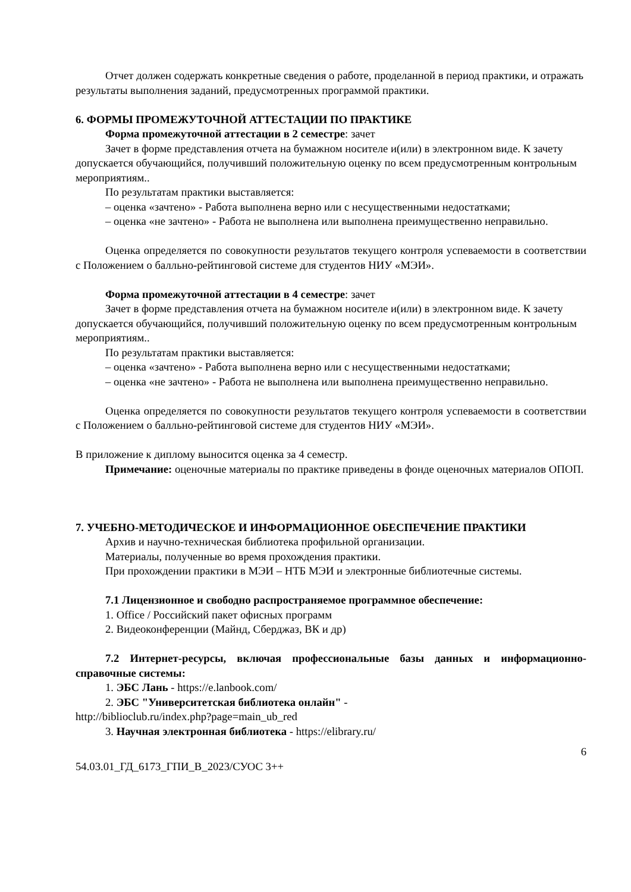Отчет должен содержать конкретные сведения о работе, проделанной в период практики, и отражать результаты выполнения заданий, предусмотренных программой практики.
6. ФОРМЫ ПРОМЕЖУТОЧНОЙ АТТЕСТАЦИИ ПО ПРАКТИКЕ
Форма промежуточной аттестации в 2 семестре: зачет
Зачет в форме представления отчета на бумажном носителе и(или) в электронном виде. К зачету допускается обучающийся, получивший положительную оценку по всем предусмотренным контрольным мероприятиям..
По результатам практики выставляется:
– оценка «зачтено» - Работа выполнена верно или с несущественными недостатками;
– оценка «не зачтено» - Работа не выполнена или выполнена преимущественно неправильно.
Оценка определяется по совокупности результатов текущего контроля успеваемости в соответствии с Положением о балльно-рейтинговой системе для студентов НИУ «МЭИ».
Форма промежуточной аттестации в 4 семестре: зачет
Зачет в форме представления отчета на бумажном носителе и(или) в электронном виде. К зачету допускается обучающийся, получивший положительную оценку по всем предусмотренным контрольным мероприятиям..
По результатам практики выставляется:
– оценка «зачтено» - Работа выполнена верно или с несущественными недостатками;
– оценка «не зачтено» - Работа не выполнена или выполнена преимущественно неправильно.
Оценка определяется по совокупности результатов текущего контроля успеваемости в соответствии с Положением о балльно-рейтинговой системе для студентов НИУ «МЭИ».
В приложение к диплому выносится оценка за 4 семестр.
Примечание: оценочные материалы по практике приведены в фонде оценочных материалов ОПОП.
7. УЧЕБНО-МЕТОДИЧЕСКОЕ И ИНФОРМАЦИОННОЕ ОБЕСПЕЧЕНИЕ ПРАКТИКИ
Архив и научно-техническая библиотека профильной организации.
Материалы, полученные во время прохождения практики.
При прохождении практики в МЭИ – НТБ МЭИ и электронные библиотечные системы.
7.1 Лицензионное и свободно распространяемое программное обеспечение:
1. Office / Российский пакет офисных программ
2. Видеоконференции (Майнд, Сберджаз, ВК и др)
7.2 Интернет-ресурсы, включая профессиональные базы данных и информационно-справочные системы:
1. ЭБС Лань - https://e.lanbook.com/
2. ЭБС "Университетская библиотека онлайн" -
http://biblioclub.ru/index.php?page=main_ub_red
3. Научная электронная библиотека - https://elibrary.ru/
6
54.03.01_ГД_6173_ГПИ_В_2023/СУОС 3++